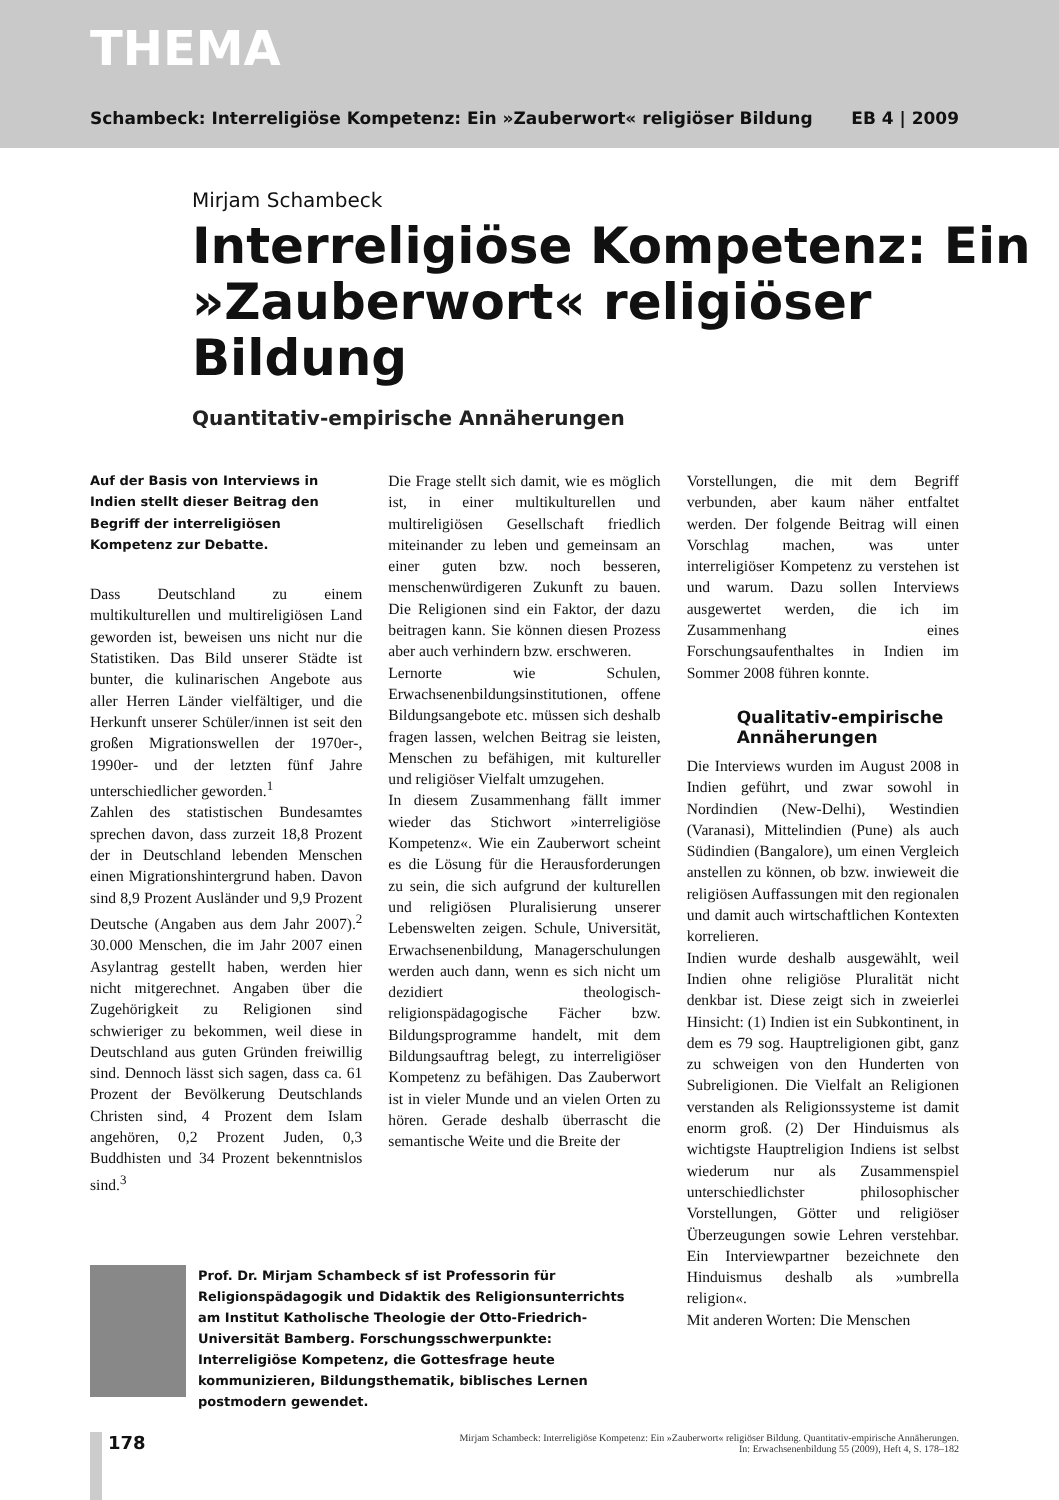THEMA
Schambeck: Interreligiöse Kompetenz: Ein »Zauberwort« religiöser Bildung EB 4 | 2009
Mirjam Schambeck
Interreligiöse Kompetenz: Ein »Zauberwort« religiöser Bildung
Quantitativ-empirische Annäherungen
Auf der Basis von Interviews in Indien stellt dieser Beitrag den Begriff der interreligiösen Kompetenz zur Debatte.
Dass Deutschland zu einem multikulturellen und multireligiösen Land geworden ist, beweisen uns nicht nur die Statistiken. Das Bild unserer Städte ist bunter, die kulinarischen Angebote aus aller Herren Länder vielfältiger, und die Herkunft unserer Schüler/innen ist seit den großen Migrationswellen der 1970er-, 1990er- und der letzten fünf Jahre unterschiedlicher geworden.<sup>1</sup>
Zahlen des statistischen Bundesamtes sprechen davon, dass zurzeit 18,8 Prozent der in Deutschland lebenden Menschen einen Migrationshintergrund haben. Davon sind 8,9 Prozent Ausländer und 9,9 Prozent Deutsche (Angaben aus dem Jahr 2007).<sup>2</sup> 30.000 Menschen, die im Jahr 2007 einen Asylantrag gestellt haben, werden hier nicht mitgerechnet. Angaben über die Zugehörigkeit zu Religionen sind schwieriger zu bekommen, weil diese in Deutschland aus guten Gründen freiwillig sind. Dennoch lässt sich sagen, dass ca. 61 Prozent der Bevölkerung Deutschlands Christen sind, 4 Prozent dem Islam angehören, 0,2 Prozent Juden, 0,3 Buddhisten und 34 Prozent bekenntnislos sind.<sup>3</sup>
Die Frage stellt sich damit, wie es möglich ist, in einer multikulturellen und multireligiösen Gesellschaft friedlich miteinander zu leben und gemeinsam an einer guten bzw. noch besseren, menschenwürdigeren Zukunft zu bauen. Die Religionen sind ein Faktor, der dazu beitragen kann. Sie können diesen Prozess aber auch verhindern bzw. erschweren.
Lernorte wie Schulen, Erwachsenenbildungsinstitutionen, offene Bildungsangebote etc. müssen sich deshalb fragen lassen, welchen Beitrag sie leisten, Menschen zu befähigen, mit kultureller und religiöser Vielfalt umzugehen.
In diesem Zusammenhang fällt immer wieder das Stichwort »interreligiöse Kompetenz«. Wie ein Zauberwort scheint es die Lösung für die Herausforderungen zu sein, die sich aufgrund der kulturellen und religiösen Pluralisierung unserer Lebenswelten zeigen. Schule, Universität, Erwachsenenbildung, Managerschulungen werden auch dann, wenn es sich nicht um dezidiert theologisch-religionspädagogische Fächer bzw. Bildungsprogramme handelt, mit dem Bildungsauftrag belegt, zu interreligiöser Kompetenz zu befähigen. Das Zauberwort ist in vieler Munde und an vielen Orten zu hören. Gerade deshalb überrascht die semantische Weite und die Breite der
Vorstellungen, die mit dem Begriff verbunden, aber kaum näher entfaltet werden. Der folgende Beitrag will einen Vorschlag machen, was unter interreligiöser Kompetenz zu verstehen ist und warum. Dazu sollen Interviews ausgewertet werden, die ich im Zusammenhang eines Forschungsaufenthaltes in Indien im Sommer 2008 führen konnte.
Qualitativ-empirische Annäherungen
Die Interviews wurden im August 2008 in Indien geführt, und zwar sowohl in Nordindien (New-Delhi), Westindien (Varanasi), Mittelindien (Pune) als auch Südindien (Bangalore), um einen Vergleich anstellen zu können, ob bzw. inwieweit die religiösen Auffassungen mit den regionalen und damit auch wirtschaftlichen Kontexten korrelieren.
Indien wurde deshalb ausgewählt, weil Indien ohne religiöse Pluralität nicht denkbar ist. Diese zeigt sich in zweierlei Hinsicht: (1) Indien ist ein Subkontinent, in dem es 79 sog. Hauptreligionen gibt, ganz zu schweigen von den Hunderten von Subreligionen. Die Vielfalt an Religionen verstanden als Religionssysteme ist damit enorm groß. (2) Der Hinduismus als wichtigste Hauptreligion Indiens ist selbst wiederum nur als Zusammenspiel unterschiedlichster philosophischer Vorstellungen, Götter und religiöser Überzeugungen sowie Lehren verstehbar. Ein Interviewpartner bezeichnete den Hinduismus deshalb als »umbrella religion«.
Mit anderen Worten: Die Menschen
Prof. Dr. Mirjam Schambeck sf ist Professorin für Religionspädagogik und Didaktik des Religionsunterrichts am Institut Katholische Theologie der Otto-Friedrich-Universität Bamberg. Forschungsschwerpunkte: Interreligiöse Kompetenz, die Gottesfrage heute kommunizieren, Bildungsthematik, biblisches Lernen postmodern gewendet.
178
Mirjam Schambeck: Interreligiöse Kompetenz: Ein »Zauberwort« religiöser Bildung. Quantitativ-empirische Annäherungen.
In: Erwachsenenbildung 55 (2009), Heft 4, S. 178–182